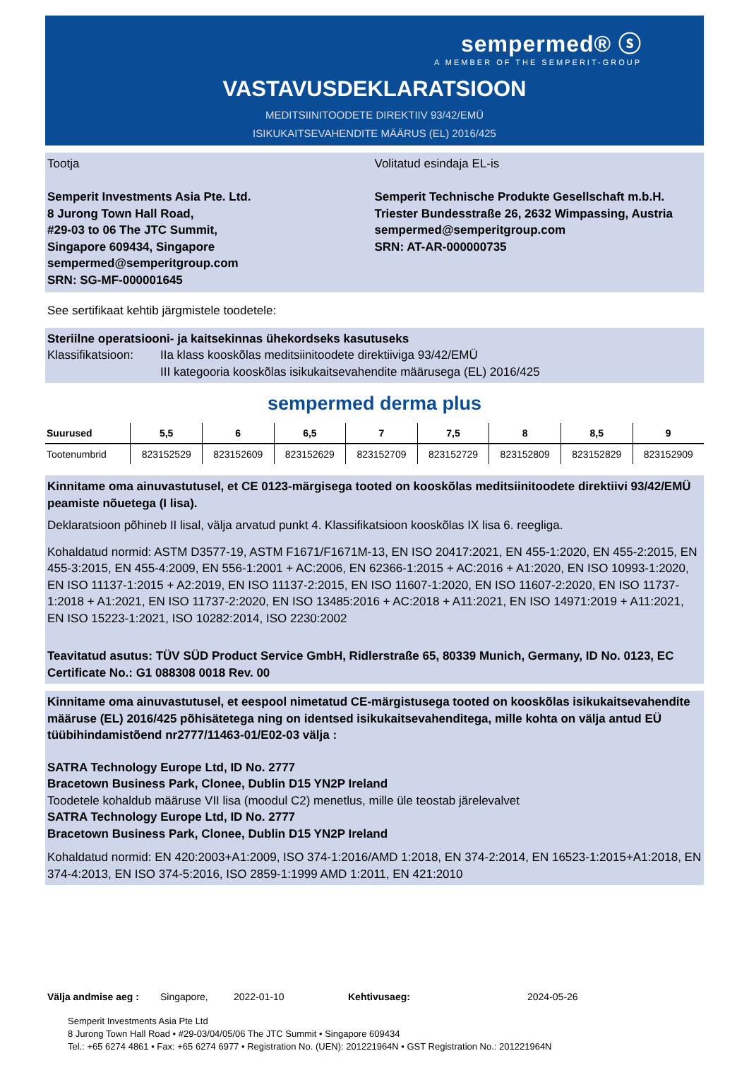sempermed® ⓢ
A MEMBER OF THE SEMPERIT-GROUP
VASTAVUSDEKLARATSIOON
MEDITSIINITOODETE DIREKTIIV 93/42/EMÜ
ISIKUKAITSEVAHENDITE MÄÄRUS (EL) 2016/425
Tootja
Semperit Investments Asia Pte. Ltd.
8 Jurong Town Hall Road,
#29-03 to 06 The JTC Summit,
Singapore 609434, Singapore
sempermed@semperitgroup.com
SRN: SG-MF-000001645
Volitatud esindaja EL-is
Semperit Technische Produkte Gesellschaft m.b.H.
Triester Bundesstraße 26, 2632 Wimpassing, Austria
sempermed@semperitgroup.com
SRN: AT-AR-000000735
See sertifikaat kehtib järgmistele toodetele:
Steriilne operatsiooni- ja kaitsekinnas ühekordseks kasutuseks
Klassifikatsioon:
IIa klass kooskõlas meditsiinitoodete direktiiviga 93/42/EMÜ
III kategooria kooskõlas isikukaitsevahendite määrusega (EL) 2016/425
sempermed derma plus
| Suurused | 5,5 | 6 | 6,5 | 7 | 7,5 | 8 | 8,5 | 9 |
| --- | --- | --- | --- | --- | --- | --- | --- | --- |
| Tootenumbrid | 823152529 | 823152609 | 823152629 | 823152709 | 823152729 | 823152809 | 823152829 | 823152909 |
Kinnitame oma ainuvastutusel, et CE 0123-märgisega tooted on kooskõlas meditsiinitoodete direktiivi 93/42/EMÜ peamiste nõuetega (I lisa).
Deklaratsioon põhineb II lisal, välja arvatud punkt 4. Klassifikatsioon kooskõlas IX lisa 6. reegliga.
Kohaldatud normid: ASTM D3577-19, ASTM F1671/F1671M-13, EN ISO 20417:2021, EN 455-1:2020, EN 455-2:2015, EN 455-3:2015, EN 455-4:2009, EN 556-1:2001 + AC:2006, EN 62366-1:2015 + AC:2016 + A1:2020, EN ISO 10993-1:2020, EN ISO 11137-1:2015 + A2:2019, EN ISO 11137-2:2015, EN ISO 11607-1:2020, EN ISO 11607-2:2020, EN ISO 11737-1:2018 + A1:2021, EN ISO 11737-2:2020, EN ISO 13485:2016 + AC:2018 + A11:2021, EN ISO 14971:2019 + A11:2021, EN ISO 15223-1:2021, ISO 10282:2014, ISO 2230:2002
Teavitatud asutus: TÜV SÜD Product Service GmbH, Ridlerstraße 65, 80339 Munich, Germany, ID No. 0123, EC Certificate No.: G1 088308 0018 Rev. 00
Kinnitame oma ainuvastutusel, et eespool nimetatud CE-märgistusega tooted on kooskõlas isikukaitsevahendite määruse (EL) 2016/425 põhisätetega ning on identsed isikukaitsevahenditega, mille kohta on välja antud EÜ tüübihindamistõend nr2777/11463-01/E02-03 välja :
SATRA Technology Europe Ltd, ID No. 2777
Bracetown Business Park, Clonee, Dublin D15 YN2P Ireland
Toodetele kohaldub määruse VII lisa (moodul C2) menetlus, mille üle teostab järelevalvet
SATRA Technology Europe Ltd, ID No. 2777
Bracetown Business Park, Clonee, Dublin D15 YN2P Ireland
Kohaldatud normid: EN 420:2003+A1:2009, ISO 374-1:2016/AMD 1:2018, EN 374-2:2014, EN 16523-1:2015+A1:2018, EN 374-4:2013, EN ISO 374-5:2016, ISO 2859-1:1999 AMD 1:2011, EN 421:2010
Välja andmise aeg : Singapore, 2022-01-10 Kehtivusaeg: 2024-05-26
Semperit Investments Asia Pte Ltd
8 Jurong Town Hall Road • #29-03/04/05/06 The JTC Summit • Singapore 609434
Tel.: +65 6274 4861 • Fax: +65 6274 6977 • Registration No. (UEN): 201221964N • GST Registration No.: 201221964N